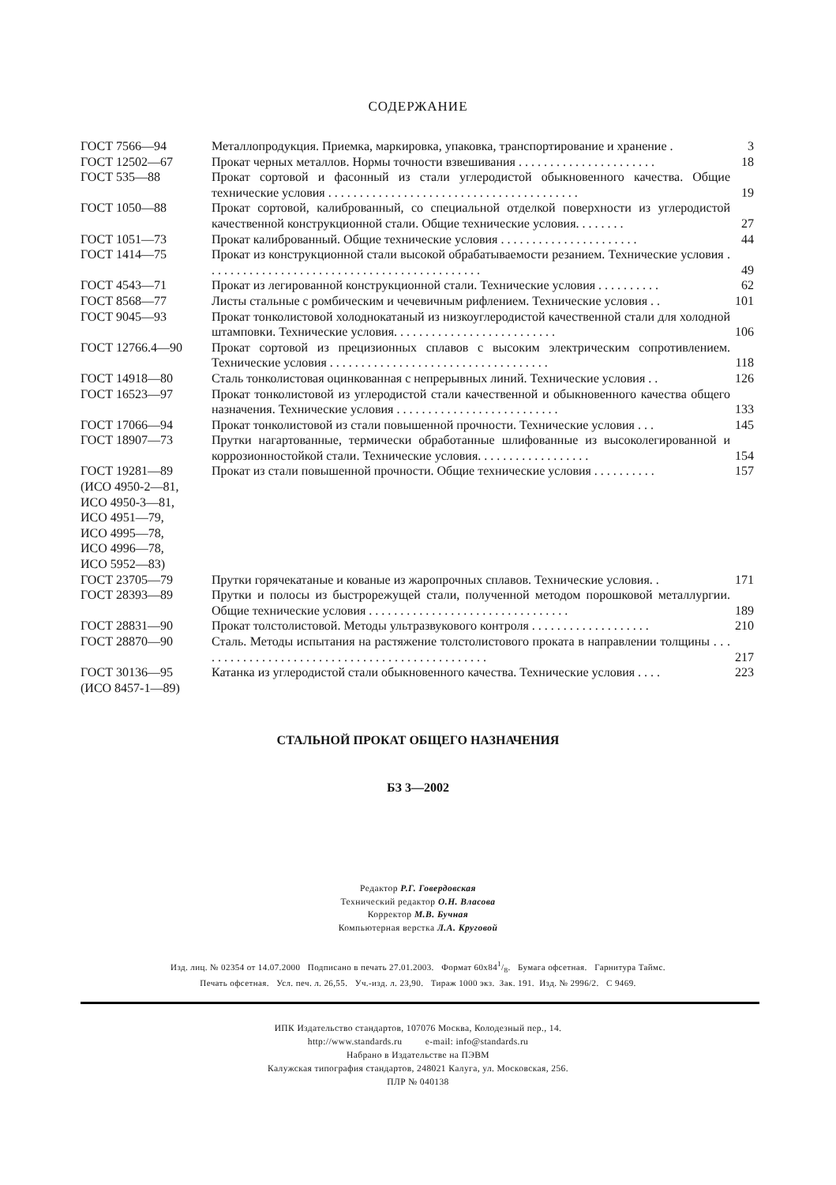СОДЕРЖАНИЕ
| ГОСТ 7566—94 | Металлопродукция. Приемка, маркировка, упаковка, транспортирование и хранение . | 3 |
| ГОСТ 12502—67 | Прокат черных металлов. Нормы точности взвешивания . . . . . . . . . . . . . . . . . . . . . . | 18 |
| ГОСТ 535—88 | Прокат сортовой и фасонный из стали углеродистой обыкновенного качества. Общие технические условия . . . . . . . . . . . . . . . . . . . . . . . . . . . . . . . . . . . . . . . . | 19 |
| ГОСТ 1050—88 | Прокат сортовой, калиброванный, со специальной отделкой поверхности из углеродистой качественной конструкционной стали. Общие технические условия. . . . . . . . | 27 |
| ГОСТ 1051—73 | Прокат калиброванный. Общие технические условия . . . . . . . . . . . . . . . . . . . . . . | 44 |
| ГОСТ 1414—75 | Прокат из конструкционной стали высокой обрабатываемости резанием. Технические условия . . . . . . . . . . . . . . . . . . . . . . . . . . . . . . . . . . . . . . . . . . . . | 49 |
| ГОСТ 4543—71 | Прокат из легированной конструкционной стали. Технические условия . . . . . . . . . . | 62 |
| ГОСТ 8568—77 | Листы стальные с ромбическим и чечевичным рифлением. Технические условия . . | 101 |
| ГОСТ 9045—93 | Прокат тонколистовой холоднокатаный из низкоуглеродистой качественной стали для холодной штамповки. Технические условия. . . . . . . . . . . . . . . . . . . . . . . . . . | 106 |
| ГОСТ 12766.4—90 | Прокат сортовой из прецизионных сплавов с высоким электрическим сопротивлением. Технические условия . . . . . . . . . . . . . . . . . . . . . . . . . . . . . . . . . . . | 118 |
| ГОСТ 14918—80 | Сталь тонколистовая оцинкованная с непрерывных линий. Технические условия . . | 126 |
| ГОСТ 16523—97 | Прокат тонколистовой из углеродистой стали качественной и обыкновенного качества общего назначения. Технические условия . . . . . . . . . . . . . . . . . . . . . . . . . . | 133 |
| ГОСТ 17066—94 | Прокат тонколистовой из стали повышенной прочности. Технические условия . . . | 145 |
| ГОСТ 18907—73 | Прутки нагартованные, термически обработанные шлифованные из высоколегированной и коррозионностойкой стали. Технические условия. . . . . . . . . . . . . . . . . . | 154 |
| ГОСТ 19281—89 (ИСО 4950-2—81, ИСО 4950-3—81, ИСО 4951—79, ИСО 4995—78, ИСО 4996—78, ИСО 5952—83) | Прокат из стали повышенной прочности. Общие технические условия . . . . . . . . . . | 157 |
| ГОСТ 23705—79 | Прутки горячекатаные и кованые из жаропрочных сплавов. Технические условия. . | 171 |
| ГОСТ 28393—89 | Прутки и полосы из быстрорежущей стали, полученной методом порошковой металлургии. Общие технические условия . . . . . . . . . . . . . . . . . . . . . . . . . . . . . . . . | 189 |
| ГОСТ 28831—90 | Прокат толстолистовой. Методы ультразвукового контроля . . . . . . . . . . . . . . . . . . . | 210 |
| ГОСТ 28870—90 | Сталь. Методы испытания на растяжение толстолистового проката в направлении толщины . . . . . . . . . . . . . . . . . . . . . . . . . . . . . . . . . . . . . . . . . . . . . . . | 217 |
| ГОСТ 30136—95 (ИСО 8457-1—89) | Катанка из углеродистой стали обыкновенного качества. Технические условия . . . . | 223 |
СТАЛЬНОЙ ПРОКАТ ОБЩЕГО НАЗНАЧЕНИЯ
БЗ 3—2002
Редактор Р.Г. Говердовская
Технический редактор О.Н. Власова
Корректор М.В. Бучная
Компьютерная верстка Л.А. Круговой
Изд. лиц. № 02354 от 14.07.2000 Подписано в печать 27.01.2003. Формат 60х841/8. Бумага офсетная. Гарнитура Таймс.
Печать офсетная. Усл. печ. л. 26,55. Уч.-изд. л. 23,90. Тираж 1000 экз. Зак. 191. Изд. № 2996/2. С 9469.
ИПК Издательство стандартов, 107076 Москва, Колодезный пер., 14.
http://www.standards.ru e-mail: info@standards.ru
Набрано в Издательстве на ПЭВМ
Калужская типография стандартов, 248021 Калуга, ул. Московская, 256.
ПЛР № 040138